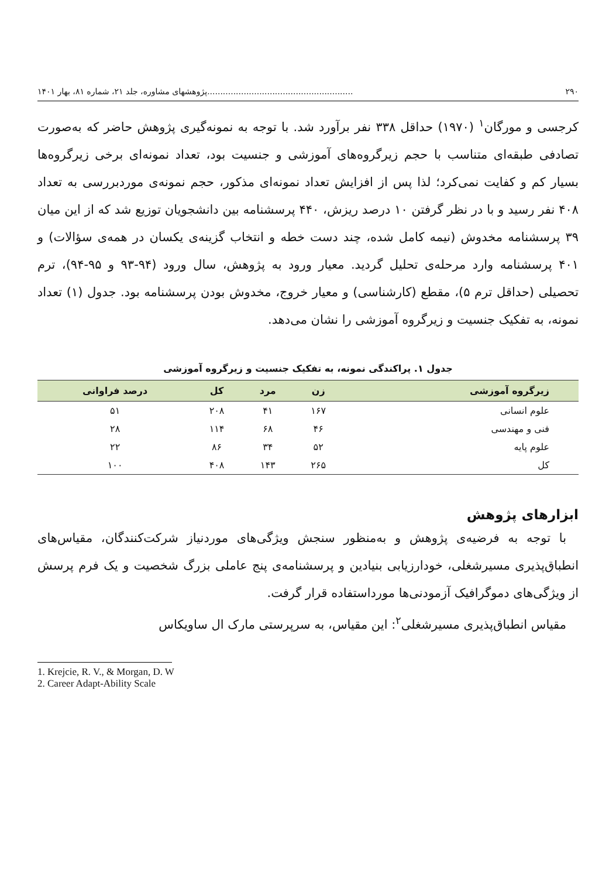۲۹۰........................................................پژوهشهای مشاوره، جلد ۲۱، شماره ۸۱، بهار ۱۴۰۱
کرجسی و مورگان<sup>۱</sup> (۱۹۷۰) حداقل ۳۳۸ نفر برآورد شد. با توجه به نمونه‌گیری پژوهش حاضر که به‌صورت تصادفی طبقه‌ای متناسب با حجم زیرگروه‌های آموزشی و جنسیت بود، تعداد نمونه‌ای برخی زیرگروه‌ها بسیار کم و کفایت نمی‌کرد؛ لذا پس از افزایش تعداد نمونه‌ای مذکور، حجم نمونه‌ی موردبررسی به تعداد ۴۰۸ نفر رسید و با در نظر گرفتن ۱۰ درصد ریزش، ۴۴۰ پرسشنامه بین دانشجویان توزیع شد که از این میان ۳۹ پرسشنامه مخدوش (نیمه کامل شده، چند دست خطه و انتخاب گزینه‌ی یکسان در همه‌ی سؤالات) و ۴۰۱ پرسشنامه وارد مرحله‌ی تحلیل گردید. معیار ورود به پژوهش، سال ورود (۹۴-۹۳ و ۹۵-۹۴)، ترم تحصیلی (حداقل ترم ۵)، مقطع (کارشناسی) و معیار خروج، مخدوش بودن پرسشنامه بود. جدول (۱) تعداد نمونه، به تفکیک جنسیت و زیرگروه آموزشی را نشان می‌دهد.
جدول ۱. پراکندگی نمونه، به تفکیک جنسیت و زیرگروه آموزشی
| زیرگروه آموزشی | زن | مرد | کل | درصد فراوانی |
| --- | --- | --- | --- | --- |
| علوم انسانی | ۱۶۷ | ۴۱ | ۲۰۸ | ۵۱ |
| فنی و مهندسی | ۴۶ | ۶۸ | ۱۱۴ | ۲۸ |
| علوم پایه | ۵۲ | ۳۴ | ۸۶ | ۲۲ |
| کل | ۲۶۵ | ۱۴۳ | ۴۰۸ | ۱۰۰ |
ابزارهای پژوهش
 با توجه به فرضیه‌ی پژوهش و به‌منظور سنجش ویژگی‌های موردنیاز شرکت‌کنندگان، مقیاس‌های انطباق‌پذیری مسیرشغلی، خودارزیابی بنیادین و پرسشنامه‌ی پنج عاملی بزرگ شخصیت و یک فرم پرسش از ویژگی‌های دموگرافیک آزمودنی‌ها مورداستفاده قرار گرفت.
 مقیاس انطباق‌پذیری مسیرشغلی<sup>۲</sup>: این مقیاس، به سرپرستی مارک ال ساویکاس
1. Krejcie, R. V., & Morgan, D. W
2. Career Adapt-Ability Scale